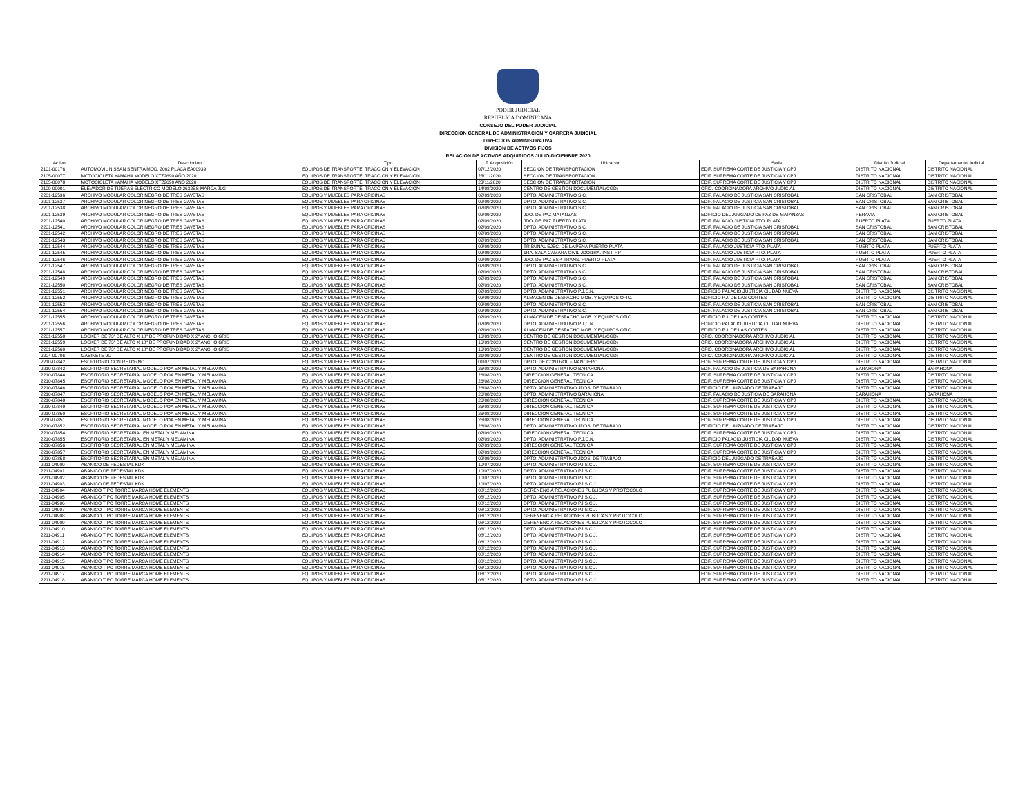PODER JUDICIAL
REPÚBLICA DOMINICANA
CONSEJO DEL PODER JUDICIAL
DIRECCION GENERAL DE ADMINISTRACION Y CARRERA JUDICIAL
DIRECCION ADMINISTRATIVA
DIVISION DE ACTIVOS FIJOS
RELACION DE ACTIVOS ADQUIRIDOS JULIO-DICIEMBRE 2020
| Activo | Descripción | Tipo | F. Adquisición | Ubicación | Sede | Distrito Judicial | Departamento Judicial |
| --- | --- | --- | --- | --- | --- | --- | --- |
| 2101-00176 | AUTOMOVIL NISSAN SENTRA MOD. 2002 PLACA EA00939 | EQUIPOS DE TRANSPORTE, TRACCION Y ELEVACION | 07/12/2020 | SECCION DE TRANSPORTACION | EDIF. SUPREMA CORTE DE JUSTICIA Y CPJ | DISTRITO NACIONAL | DISTRITO NACIONAL |
| 2105-00077 | MOTOCICLETA YAMAHA MODELO XTZ2690 AÑO 2020 | EQUIPOS DE TRANSPORTE, TRACCION Y ELEVACION | 23/11/2020 | SECCION DE TRANSPORTACION | EDIF. SUPREMA CORTE DE JUSTICIA Y CPJ | DISTRITO NACIONAL | DISTRITO NACIONAL |
| 2105-00078 | MOTOCICLETA YAMAHA MODELO XTZ2690 AÑO 2020 | EQUIPOS DE TRANSPORTE, TRACCION Y ELEVACION | 23/11/2020 | SECCION DE TRANSPORTACION | EDIF. SUPREMA CORTE DE JUSTICIA Y CPJ | DISTRITO NACIONAL | DISTRITO NACIONAL |
| 2109-00001 | ELEVADOR DE TIJERAS ELECTRICO MODELO 2632ES MARCA JLG | EQUIPOS DE TRANSPORTE, TRACCION Y ELEVACION | 14/08/2020 | CENTRO DE GESTION DOCUMENTAL(CGD) | OFIC. COORDINADORA ARCHIVO JUDICIAL | DISTRITO NACIONAL | DISTRITO NACIONAL |
| 2201-12536 | ARCHIVO MODULAR COLOR NEGRO DE TRES GAVETAS | EQUIPOS Y MUEBLES PARA OFICINAS | 02/09/2020 | DPTO. ADMINISTRATIVO S.C. | EDIF. PALACIO DE JUSTICIA SAN CRISTOBAL | SAN CRISTOBAL | SAN CRISTOBAL |
| 2201-12537 | ARCHIVO MODULAR COLOR NEGRO DE TRES GAVETAS | EQUIPOS Y MUEBLES PARA OFICINAS | 02/09/2020 | DPTO. ADMINISTRATIVO S.C. | EDIF. PALACIO DE JUSTICIA SAN CRISTOBAL | SAN CRISTOBAL | SAN CRISTOBAL |
| 2201-12538 | ARCHIVO MODULAR COLOR NEGRO DE TRES GAVETAS | EQUIPOS Y MUEBLES PARA OFICINAS | 02/09/2020 | DPTO. ADMINISTRATIVO S.C. | EDIF. PALACIO DE JUSTICIA SAN CRISTOBAL | SAN CRISTOBAL | SAN CRISTOBAL |
| 2201-12539 | ARCHIVO MODULAR COLOR NEGRO DE TRES GAVETAS | EQUIPOS Y MUEBLES PARA OFICINAS | 02/09/2020 | JDO. DE PAZ MATANZAS | EDIFICIO DEL JUZGADO DE PAZ DE MATANZAS | PERAVIA | SAN CRISTOBAL |
| 2201-12540 | ARCHIVO MODULAR COLOR NEGRO DE TRES GAVETAS | EQUIPOS Y MUEBLES PARA OFICINAS | 02/09/2020 | JDO. DE PAZ PUERTO PLATA | EDIF. PALACIO JUSTICIA PTO. PLATA | PUERTO PLATA | PUERTO PLATA |
| 2201-12541 | ARCHIVO MODULAR COLOR NEGRO DE TRES GAVETAS | EQUIPOS Y MUEBLES PARA OFICINAS | 02/09/2020 | DPTO. ADMINISTRATIVO S.C. | EDIF. PALACIO DE JUSTICIA SAN CRISTOBAL | SAN CRISTOBAL | SAN CRISTOBAL |
| 2201-12542 | ARCHIVO MODULAR COLOR NEGRO DE TRES GAVETAS | EQUIPOS Y MUEBLES PARA OFICINAS | 02/09/2020 | DPTO. ADMINISTRATIVO S.C. | EDIF. PALACIO DE JUSTICIA SAN CRISTOBAL | SAN CRISTOBAL | SAN CRISTOBAL |
| 2201-12543 | ARCHIVO MODULAR COLOR NEGRO DE TRES GAVETAS | EQUIPOS Y MUEBLES PARA OFICINAS | 02/09/2020 | DPTO. ADMINISTRATIVO S.C. | EDIF. PALACIO DE JUSTICIA SAN CRISTOBAL | SAN CRISTOBAL | SAN CRISTOBAL |
| 2201-12544 | ARCHIVO MODULAR COLOR NEGRO DE TRES GAVETAS | EQUIPOS Y MUEBLES PARA OFICINAS | 02/09/2020 | TRIBUNAL EJEC. DE LA PENA PUERTO PLATA | EDIF. PALACIO JUSTICIA PTO. PLATA | PUERTO PLATA | PUERTO PLATA |
| 2201-12545 | ARCHIVO MODULAR COLOR NEGRO DE TRES GAVETAS | EQUIPOS Y MUEBLES PARA OFICINAS | 02/09/2020 | 1RA. SALA CAMARA CIVIL JDO/1RA. INST. PP | EDIF. PALACIO JUSTICIA PTO. PLATA | PUERTO PLATA | PUERTO PLATA |
| 2201-12546 | ARCHIVO MODULAR COLOR NEGRO DE TRES GAVETAS | EQUIPOS Y MUEBLES PARA OFICINAS | 02/09/2020 | JDO. DE PAZ ESP. TRANS. PUERTO PLATA | EDIF. PALACIO JUSTICIA PTO. PLATA | PUERTO PLATA | PUERTO PLATA |
| 2201-12547 | ARCHIVO MODULAR COLOR NEGRO DE TRES GAVETAS | EQUIPOS Y MUEBLES PARA OFICINAS | 02/09/2020 | DPTO. ADMINISTRATIVO S.C. | EDIF. PALACIO DE JUSTICIA SAN CRISTOBAL | SAN CRISTOBAL | SAN CRISTOBAL |
| 2201-12548 | ARCHIVO MODULAR COLOR NEGRO DE TRES GAVETAS | EQUIPOS Y MUEBLES PARA OFICINAS | 02/09/2020 | DPTO. ADMINISTRATIVO S.C. | EDIF. PALACIO DE JUSTICIA SAN CRISTOBAL | SAN CRISTOBAL | SAN CRISTOBAL |
| 2201-12549 | ARCHIVO MODULAR COLOR NEGRO DE TRES GAVETAS | EQUIPOS Y MUEBLES PARA OFICINAS | 02/09/2020 | DPTO. ADMINISTRATIVO S.C. | EDIF. PALACIO DE JUSTICIA SAN CRISTOBAL | SAN CRISTOBAL | SAN CRISTOBAL |
| 2201-12550 | ARCHIVO MODULAR COLOR NEGRO DE TRES GAVETAS | EQUIPOS Y MUEBLES PARA OFICINAS | 02/09/2020 | DPTO. ADMINISTRATIVO S.C. | EDIF. PALACIO DE JUSTICIA SAN CRISTOBAL | SAN CRISTOBAL | SAN CRISTOBAL |
| 2201-12551 | ARCHIVO MODULAR COLOR NEGRO DE TRES GAVETAS | EQUIPOS Y MUEBLES PARA OFICINAS | 02/09/2020 | DPTO. ADMINISTRATIVO P.J.C.N. | EDIFICIO PALACIO JUSTICIA CIUDAD NUEVA | DISTRITO NACIONAL | DISTRITO NACIONAL |
| 2201-12552 | ARCHIVO MODULAR COLOR NEGRO DE TRES GAVETAS | EQUIPOS Y MUEBLES PARA OFICINAS | 02/09/2020 | ALMACEN DE DESPACHO MOB. Y EQUIPOS OFIC. | EDIFICIO P.J. DE LAS CORTES | DISTRITO NACIONAL | DISTRITO NACIONAL |
| 2201-12553 | ARCHIVO MODULAR COLOR NEGRO DE TRES GAVETAS | EQUIPOS Y MUEBLES PARA OFICINAS | 02/09/2020 | DPTO. ADMINISTRATIVO S.C. | EDIF. PALACIO DE JUSTICIA SAN CRISTOBAL | SAN CRISTOBAL | SAN CRISTOBAL |
| 2201-12554 | ARCHIVO MODULAR COLOR NEGRO DE TRES GAVETAS | EQUIPOS Y MUEBLES PARA OFICINAS | 02/09/2020 | DPTO. ADMINISTRATIVO S.C. | EDIF. PALACIO DE JUSTICIA SAN CRISTOBAL | SAN CRISTOBAL | SAN CRISTOBAL |
| 2201-12555 | ARCHIVO MODULAR COLOR NEGRO DE TRES GAVETAS | EQUIPOS Y MUEBLES PARA OFICINAS | 02/09/2020 | ALMACEN DE DESPACHO MOB. Y EQUIPOS OFIC. | EDIFICIO P.J. DE LAS CORTES | DISTRITO NACIONAL | DISTRITO NACIONAL |
| 2201-12556 | ARCHIVO MODULAR COLOR NEGRO DE TRES GAVETAS | EQUIPOS Y MUEBLES PARA OFICINAS | 02/09/2020 | DPTO. ADMINISTRATIVO P.J.C.N. | EDIFICIO PALACIO JUSTICIA CIUDAD NUEVA | DISTRITO NACIONAL | DISTRITO NACIONAL |
| 2201-12557 | ARCHIVO MODULAR COLOR NEGRO DE TRES GAVETAS | EQUIPOS Y MUEBLES PARA OFICINAS | 02/09/2020 | ALMACEN DE DESPACHO MOB. Y EQUIPOS OFIC. | EDIFICIO P.J. DE LAS CORTES | DISTRITO NACIONAL | DISTRITO NACIONAL |
| 2201-12558 | LOCKER DE 73" DE ALTO X 18" DE PROFUNDIDAD X 2" ANCHO GRIS | EQUIPOS Y MUEBLES PARA OFICINAS | 16/09/2020 | CENTRO DE GESTION DOCUMENTAL(CGD) | OFIC. COORDINADORA ARCHIVO JUDICIAL | DISTRITO NACIONAL | DISTRITO NACIONAL |
| 2201-12559 | LOCKER DE 73" DE ALTO X 18" DE PROFUNDIDAD X 2" ANCHO GRIS | EQUIPOS Y MUEBLES PARA OFICINAS | 16/09/2020 | CENTRO DE GESTION DOCUMENTAL(CGD) | OFIC. COORDINADORA ARCHIVO JUDICIAL | DISTRITO NACIONAL | DISTRITO NACIONAL |
| 2201-12560 | LOCKER DE 73" DE ALTO X 18" DE PROFUNDIDAD X 2" ANCHO GRIS | EQUIPOS Y MUEBLES PARA OFICINAS | 16/09/2020 | CENTRO DE GESTION DOCUMENTAL(CGD) | OFIC. COORDINADORA ARCHIVO JUDICIAL | DISTRITO NACIONAL | DISTRITO NACIONAL |
| 2204-00706 | GABINETE 9U | EQUIPOS Y MUEBLES PARA OFICINAS | 21/09/2020 | CENTRO DE GESTION DOCUMENTAL(CGD) | OFIC. COORDINADORA ARCHIVO JUDICIAL | DISTRITO NACIONAL | DISTRITO NACIONAL |
| 2210-07842 | ESCRITORIO CON RETORNO | EQUIPOS Y MUEBLES PARA OFICINAS | 01/07/2020 | DPTO. DE CONTROL FINANCIERO | EDIF. SUPREMA CORTE DE JUSTICIA Y CPJ | DISTRITO NACIONAL | DISTRITO NACIONAL |
| 2210-07843 | ESCRITORIO SECRETARIAL MODELO POA EN METAL Y MELAMINA | EQUIPOS Y MUEBLES PARA OFICINAS | 26/08/2020 | DPTO. ADMINISTRATIVO BARAHONA | EDIF. PALACIO DE JUSTICIA DE BARAHONA | BARAHONA | BARAHONA |
| 2210-07844 | ESCRITORIO SECRETARIAL MODELO POA EN METAL Y MELAMINA | EQUIPOS Y MUEBLES PARA OFICINAS | 26/08/2020 | DIRECCION GENERAL TECNICA | EDIF. SUPREMA CORTE DE JUSTICIA Y CPJ | DISTRITO NACIONAL | DISTRITO NACIONAL |
| 2210-07845 | ESCRITORIO SECRETARIAL MODELO POA EN METAL Y MELAMINA | EQUIPOS Y MUEBLES PARA OFICINAS | 26/08/2020 | DIRECCION GENERAL TECNICA | EDIF. SUPREMA CORTE DE JUSTICIA Y CPJ | DISTRITO NACIONAL | DISTRITO NACIONAL |
| 2210-07846 | ESCRITORIO SECRETARIAL MODELO POA EN METAL Y MELAMINA | EQUIPOS Y MUEBLES PARA OFICINAS | 26/08/2020 | DPTO. ADMINISTRATIVO JDOS. DE TRABAJO | EDIFICIO DEL JUZGADO DE TRABAJO | DISTRITO NACIONAL | DISTRITO NACIONAL |
| 2210-07847 | ESCRITORIO SECRETARIAL MODELO POA EN METAL Y MELAMINA | EQUIPOS Y MUEBLES PARA OFICINAS | 26/08/2020 | DPTO. ADMINISTRATIVO BARAHONA | EDIF. PALACIO DE JUSTICIA DE BARAHONA | BARAHONA | BARAHONA |
| 2210-07848 | ESCRITORIO SECRETARIAL MODELO POA EN METAL Y MELAMINA | EQUIPOS Y MUEBLES PARA OFICINAS | 26/08/2020 | DIRECCION GENERAL TECNICA | EDIF. SUPREMA CORTE DE JUSTICIA Y CPJ | DISTRITO NACIONAL | DISTRITO NACIONAL |
| 2210-07849 | ESCRITORIO SECRETARIAL MODELO POA EN METAL Y MELAMINA | EQUIPOS Y MUEBLES PARA OFICINAS | 26/08/2020 | DIRECCION GENERAL TECNICA | EDIF. SUPREMA CORTE DE JUSTICIA Y CPJ | DISTRITO NACIONAL | DISTRITO NACIONAL |
| 2210-07850 | ESCRITORIO SECRETARIAL MODELO POA EN METAL Y MELAMINA | EQUIPOS Y MUEBLES PARA OFICINAS | 26/08/2020 | DIRECCION GENERAL TECNICA | EDIF. SUPREMA CORTE DE JUSTICIA Y CPJ | DISTRITO NACIONAL | DISTRITO NACIONAL |
| 2210-07851 | ESCRITORIO SECRETARIAL MODELO POA EN METAL Y MELAMINA | EQUIPOS Y MUEBLES PARA OFICINAS | 26/08/2020 | DIRECCION GENERAL TECNICA | EDIF. SUPREMA CORTE DE JUSTICIA Y CPJ | DISTRITO NACIONAL | DISTRITO NACIONAL |
| 2210-07852 | ESCRITORIO SECRETARIAL MODELO POA EN METAL Y MELAMINA | EQUIPOS Y MUEBLES PARA OFICINAS | 26/08/2020 | DPTO. ADMINISTRATIVO JDOS. DE TRABAJO | EDIFICIO DEL JUZGADO DE TRABAJO | DISTRITO NACIONAL | DISTRITO NACIONAL |
| 2210-07854 | ESCRITORIO SECRETARIAL EN METAL Y MELAMINA | EQUIPOS Y MUEBLES PARA OFICINAS | 02/09/2020 | DIRECCION GENERAL TECNICA | EDIF. SUPREMA CORTE DE JUSTICIA Y CPJ | DISTRITO NACIONAL | DISTRITO NACIONAL |
| 2210-07855 | ESCRITORIO SECRETARIAL EN METAL Y MELAMINA | EQUIPOS Y MUEBLES PARA OFICINAS | 02/09/2020 | DPTO. ADMINISTRATIVO P.J.C.N. | EDIFICIO PALACIO JUSTICIA CIUDAD NUEVA | DISTRITO NACIONAL | DISTRITO NACIONAL |
| 2210-07856 | ESCRITORIO SECRETARIAL EN METAL Y MELAMINA | EQUIPOS Y MUEBLES PARA OFICINAS | 02/09/2020 | DIRECCION GENERAL TECNICA | EDIF. SUPREMA CORTE DE JUSTICIA Y CPJ | DISTRITO NACIONAL | DISTRITO NACIONAL |
| 2210-07857 | ESCRITORIO SECRETARIAL EN METAL Y MELAMINA | EQUIPOS Y MUEBLES PARA OFICINAS | 02/09/2020 | DIRECCION GENERAL TECNICA | EDIF. SUPREMA CORTE DE JUSTICIA Y CPJ | DISTRITO NACIONAL | DISTRITO NACIONAL |
| 2210-07858 | ESCRITORIO SECRETARIAL EN METAL Y MELAMINA | EQUIPOS Y MUEBLES PARA OFICINAS | 02/09/2020 | DPTO. ADMINISTRATIVO JDOS. DE TRABAJO | EDIFICIO DEL JUZGADO DE TRABAJO | DISTRITO NACIONAL | DISTRITO NACIONAL |
| 2211-04900 | ABANICO DE PEDESTAL KDK | EQUIPOS Y MUEBLES PARA OFICINAS | 10/07/2020 | DPTO. ADMINISTRATIVO PJ S.C.J. | EDIF. SUPREMA CORTE DE JUSTICIA Y CPJ | DISTRITO NACIONAL | DISTRITO NACIONAL |
| 2211-04901 | ABANICO DE PEDESTAL KDK | EQUIPOS Y MUEBLES PARA OFICINAS | 10/07/2020 | DPTO. ADMINISTRATIVO PJ S.C.J. | EDIF. SUPREMA CORTE DE JUSTICIA Y CPJ | DISTRITO NACIONAL | DISTRITO NACIONAL |
| 2211-04902 | ABANICO DE PEDESTAL KDK | EQUIPOS Y MUEBLES PARA OFICINAS | 10/07/2020 | DPTO. ADMINISTRATIVO PJ S.C.J. | EDIF. SUPREMA CORTE DE JUSTICIA Y CPJ | DISTRITO NACIONAL | DISTRITO NACIONAL |
| 2211-04903 | ABANICO DE PEDESTAL KDK | EQUIPOS Y MUEBLES PARA OFICINAS | 10/07/2020 | DPTO. ADMINISTRATIVO PJ S.C.J. | EDIF. SUPREMA CORTE DE JUSTICIA Y CPJ | DISTRITO NACIONAL | DISTRITO NACIONAL |
| 2211-04904 | ABANICO TIPO TORRE MARCA HOME ELEMENTS | EQUIPOS Y MUEBLES PARA OFICINAS | 08/12/2020 | GERENENCIA RELACIONES PUBLICAS Y PROTOCOLO | EDIF. SUPREMA CORTE DE JUSTICIA Y CPJ | DISTRITO NACIONAL | DISTRITO NACIONAL |
| 2211-04905 | ABANICO TIPO TORRE MARCA HOME ELEMENTS | EQUIPOS Y MUEBLES PARA OFICINAS | 08/12/2020 | DPTO. ADMINISTRATIVO PJ S.C.J. | EDIF. SUPREMA CORTE DE JUSTICIA Y CPJ | DISTRITO NACIONAL | DISTRITO NACIONAL |
| 2211-04906 | ABANICO TIPO TORRE MARCA HOME ELEMENTS | EQUIPOS Y MUEBLES PARA OFICINAS | 08/12/2020 | DPTO. ADMINISTRATIVO PJ S.C.J. | EDIF. SUPREMA CORTE DE JUSTICIA Y CPJ | DISTRITO NACIONAL | DISTRITO NACIONAL |
| 2211-04907 | ABANICO TIPO TORRE MARCA HOME ELEMENTS | EQUIPOS Y MUEBLES PARA OFICINAS | 08/12/2020 | DPTO. ADMINISTRATIVO PJ S.C.J. | EDIF. SUPREMA CORTE DE JUSTICIA Y CPJ | DISTRITO NACIONAL | DISTRITO NACIONAL |
| 2211-04908 | ABANICO TIPO TORRE MARCA HOME ELEMENTS | EQUIPOS Y MUEBLES PARA OFICINAS | 08/12/2020 | GERENENCIA RELACIONES PUBLICAS Y PROTOCOLO | EDIF. SUPREMA CORTE DE JUSTICIA Y CPJ | DISTRITO NACIONAL | DISTRITO NACIONAL |
| 2211-04909 | ABANICO TIPO TORRE MARCA HOME ELEMENTS | EQUIPOS Y MUEBLES PARA OFICINAS | 08/12/2020 | GERENENCIA RELACIONES PUBLICAS Y PROTOCOLO | EDIF. SUPREMA CORTE DE JUSTICIA Y CPJ | DISTRITO NACIONAL | DISTRITO NACIONAL |
| 2211-04910 | ABANICO TIPO TORRE MARCA HOME ELEMENTS | EQUIPOS Y MUEBLES PARA OFICINAS | 08/12/2020 | DPTO. ADMINISTRATIVO PJ S.C.J. | EDIF. SUPREMA CORTE DE JUSTICIA Y CPJ | DISTRITO NACIONAL | DISTRITO NACIONAL |
| 2211-04911 | ABANICO TIPO TORRE MARCA HOME ELEMENTS | EQUIPOS Y MUEBLES PARA OFICINAS | 08/12/2020 | DPTO. ADMINISTRATIVO PJ S.C.J. | EDIF. SUPREMA CORTE DE JUSTICIA Y CPJ | DISTRITO NACIONAL | DISTRITO NACIONAL |
| 2211-04912 | ABANICO TIPO TORRE MARCA HOME ELEMENTS | EQUIPOS Y MUEBLES PARA OFICINAS | 08/12/2020 | DPTO. ADMINISTRATIVO PJ S.C.J. | EDIF. SUPREMA CORTE DE JUSTICIA Y CPJ | DISTRITO NACIONAL | DISTRITO NACIONAL |
| 2211-04913 | ABANICO TIPO TORRE MARCA HOME ELEMENTS | EQUIPOS Y MUEBLES PARA OFICINAS | 08/12/2020 | DPTO. ADMINISTRATIVO PJ S.C.J. | EDIF. SUPREMA CORTE DE JUSTICIA Y CPJ | DISTRITO NACIONAL | DISTRITO NACIONAL |
| 2211-04914 | ABANICO TIPO TORRE MARCA HOME ELEMENTS | EQUIPOS Y MUEBLES PARA OFICINAS | 08/12/2020 | DPTO. ADMINISTRATIVO PJ S.C.J. | EDIF. SUPREMA CORTE DE JUSTICIA Y CPJ | DISTRITO NACIONAL | DISTRITO NACIONAL |
| 2211-04915 | ABANICO TIPO TORRE MARCA HOME ELEMENTS | EQUIPOS Y MUEBLES PARA OFICINAS | 08/12/2020 | DPTO. ADMINISTRATIVO PJ S.C.J. | EDIF. SUPREMA CORTE DE JUSTICIA Y CPJ | DISTRITO NACIONAL | DISTRITO NACIONAL |
| 2211-04916 | ABANICO TIPO TORRE MARCA HOME ELEMENTS | EQUIPOS Y MUEBLES PARA OFICINAS | 08/12/2020 | DPTO. ADMINISTRATIVO PJ S.C.J. | EDIF. SUPREMA CORTE DE JUSTICIA Y CPJ | DISTRITO NACIONAL | DISTRITO NACIONAL |
| 2211-04917 | ABANICO TIPO TORRE MARCA HOME ELEMENTS | EQUIPOS Y MUEBLES PARA OFICINAS | 08/12/2020 | DPTO. ADMINISTRATIVO PJ S.C.J. | EDIF. SUPREMA CORTE DE JUSTICIA Y CPJ | DISTRITO NACIONAL | DISTRITO NACIONAL |
| 2211-04918 | ABANICO TIPO TORRE MARCA HOME ELEMENTS | EQUIPOS Y MUEBLES PARA OFICINAS | 08/12/2020 | DPTO. ADMINISTRATIVO PJ S.C.J. | EDIF. SUPREMA CORTE DE JUSTICIA Y CPJ | DISTRITO NACIONAL | DISTRITO NACIONAL |